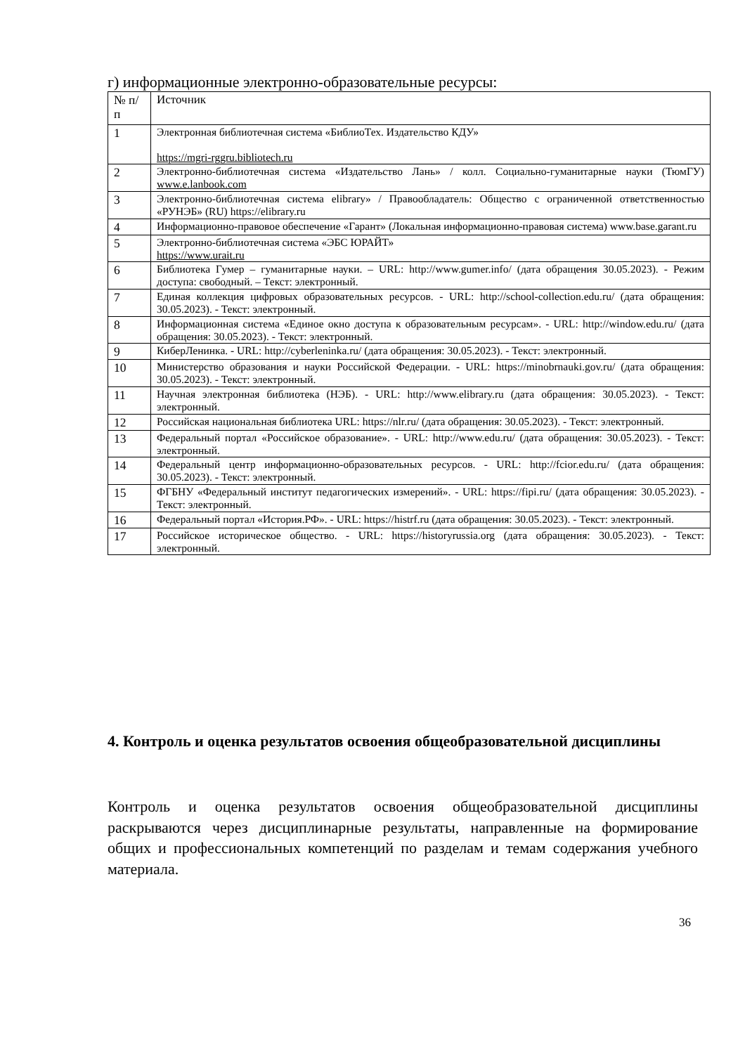г) информационные электронно-образовательные ресурсы:
| № п/п | Источник |
| --- | --- |
| 1 | Электронная библиотечная система «БиблиоТех. Издательство КДУ» https://mgri-rggru.bibliotech.ru |
| 2 | Электронно-библиотечная система «Издательство Лань» / колл. Социально-гуманитарные науки (ТюмГУ) www.e.lanbook.com |
| 3 | Электронно-библиотечная система elibrary» / Правообладатель: Общество с ограниченной ответственностью «РУНЭБ» (RU) https://elibrary.ru |
| 4 | Информационно-правовое обеспечение «Гарант» (Локальная информационно-правовая система) www.base.garant.ru |
| 5 | Электронно-библиотечная система «ЭБС ЮРАЙТ» https://www.urait.ru |
| 6 | Библиотека Гумер – гуманитарные науки. – URL: http://www.gumer.info/ (дата обращения 30.05.2023). - Режим доступа: свободный. – Текст: электронный. |
| 7 | Единая коллекция цифровых образовательных ресурсов. - URL: http://school-collection.edu.ru/ (дата обращения: 30.05.2023). - Текст: электронный. |
| 8 | Информационная система «Единое окно доступа к образовательным ресурсам». - URL: http://window.edu.ru/ (дата обращения: 30.05.2023). - Текст: электронный. |
| 9 | КиберЛенинка. - URL: http://cyberleninka.ru/ (дата обращения: 30.05.2023). - Текст: электронный. |
| 10 | Министерство образования и науки Российской Федерации. - URL: https://minobrnauki.gov.ru/ (дата обращения: 30.05.2023). - Текст: электронный. |
| 11 | Научная электронная библиотека (НЭБ). - URL: http://www.elibrary.ru (дата обращения: 30.05.2023). - Текст: электронный. |
| 12 | Российская национальная библиотека URL: https://nlr.ru/ (дата обращения: 30.05.2023). - Текст: электронный. |
| 13 | Федеральный портал «Российское образование». - URL: http://www.edu.ru/ (дата обращения: 30.05.2023). - Текст: электронный. |
| 14 | Федеральный центр информационно-образовательных ресурсов. - URL: http://fcior.edu.ru/ (дата обращения: 30.05.2023). - Текст: электронный. |
| 15 | ФГБНУ «Федеральный институт педагогических измерений». - URL: https://fipi.ru/ (дата обращения: 30.05.2023). - Текст: электронный. |
| 16 | Федеральный портал «История.РФ». - URL: https://histrf.ru (дата обращения: 30.05.2023). - Текст: электронный. |
| 17 | Российское историческое общество. - URL: https://historyrussia.org (дата обращения: 30.05.2023). - Текст: электронный. |
4. Контроль и оценка результатов освоения общеобразовательной дисциплины
Контроль и оценка результатов освоения общеобразовательной дисциплины раскрываются через дисциплинарные результаты, направленные на формирование общих и профессиональных компетенций по разделам и темам содержания учебного материала.
36